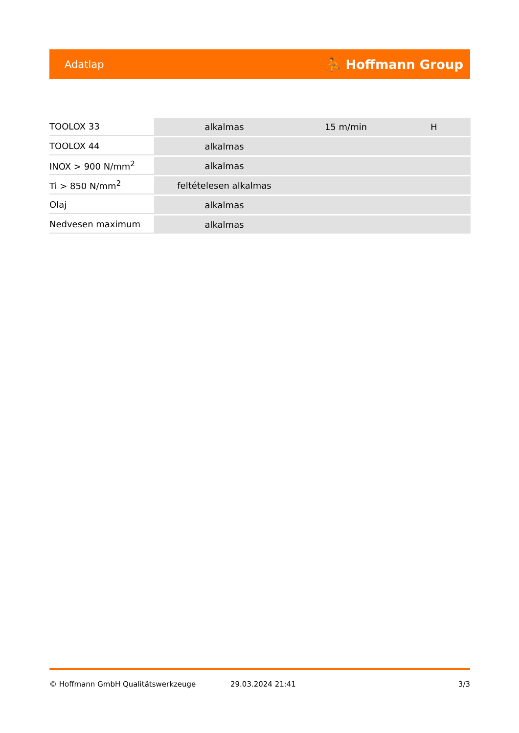Adatlap ⛹ Hoffmann Group
| TOOLOX 33 | alkalmas | 15 m/min | H |
| TOOLOX 44 | alkalmas | | |
| INOX > 900 N/mm<sup>2</sup> | alkalmas | | |
| Ti > 850 N/mm<sup>2</sup> | feltételesen alkalmas | | |
| Olaj | alkalmas | | |
| Nedvesen maximum | alkalmas | | |
© Hoffmann GmbH Qualitätswerkzeuge 29.03.2024 21:41 3/3